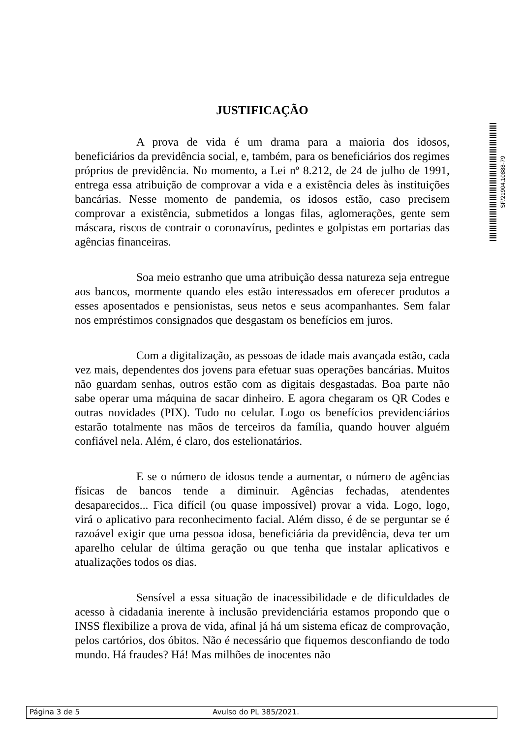JUSTIFICAÇÃO
A prova de vida é um drama para a maioria dos idosos, beneficiários da previdência social, e, também, para os beneficiários dos regimes próprios de previdência. No momento, a Lei nº 8.212, de 24 de julho de 1991, entrega essa atribuição de comprovar a vida e a existência deles às instituições bancárias. Nesse momento de pandemia, os idosos estão, caso precisem comprovar a existência, submetidos a longas filas, aglomerações, gente sem máscara, riscos de contrair o coronavírus, pedintes e golpistas em portarias das agências financeiras.
Soa meio estranho que uma atribuição dessa natureza seja entregue aos bancos, mormente quando eles estão interessados em oferecer produtos a esses aposentados e pensionistas, seus netos e seus acompanhantes. Sem falar nos empréstimos consignados que desgastam os benefícios em juros.
Com a digitalização, as pessoas de idade mais avançada estão, cada vez mais, dependentes dos jovens para efetuar suas operações bancárias. Muitos não guardam senhas, outros estão com as digitais desgastadas. Boa parte não sabe operar uma máquina de sacar dinheiro. E agora chegaram os QR Codes e outras novidades (PIX). Tudo no celular. Logo os benefícios previdenciários estarão totalmente nas mãos de terceiros da família, quando houver alguém confiável nela. Além, é claro, dos estelionatários.
E se o número de idosos tende a aumentar, o número de agências físicas de bancos tende a diminuir. Agências fechadas, atendentes desaparecidos... Fica difícil (ou quase impossível) provar a vida. Logo, logo, virá o aplicativo para reconhecimento facial. Além disso, é de se perguntar se é razoável exigir que uma pessoa idosa, beneficiária da previdência, deva ter um aparelho celular de última geração ou que tenha que instalar aplicativos e atualizações todos os dias.
Sensível a essa situação de inacessibilidade e de dificuldades de acesso à cidadania inerente à inclusão previdenciária estamos propondo que o INSS flexibilize a prova de vida, afinal já há um sistema eficaz de comprovação, pelos cartórios, dos óbitos. Não é necessário que fiquemos desconfiando de todo mundo. Há fraudes? Há! Mas milhões de inocentes não
SF/21904.10888-79
Página 3 de 5 Avulso do PL 385/2021.